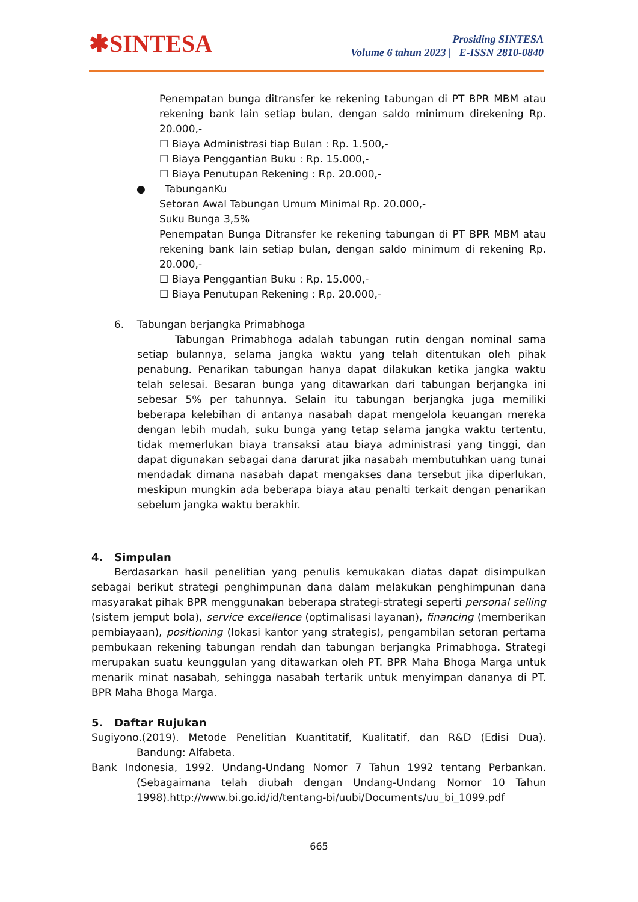✱SINTESA
Prosiding SINTESA
Volume 6 tahun 2023 | E-ISSN 2810-0840
Penempatan bunga ditransfer ke rekening tabungan di PT BPR MBM atau rekening bank lain setiap bulan, dengan saldo minimum direkening Rp. 20.000,-
☐ Biaya Administrasi tiap Bulan : Rp. 1.500,-
☐ Biaya Penggantian Buku : Rp. 15.000,-
☐ Biaya Penutupan Rekening : Rp. 20.000,-
● TabunganKu
Setoran Awal Tabungan Umum Minimal Rp. 20.000,-
Suku Bunga 3,5%
Penempatan Bunga Ditransfer ke rekening tabungan di PT BPR MBM atau rekening bank lain setiap bulan, dengan saldo minimum di rekening Rp. 20.000,-
☐ Biaya Penggantian Buku : Rp. 15.000,-
☐ Biaya Penutupan Rekening : Rp. 20.000,-
6. Tabungan berjangka Primabhoga
Tabungan Primabhoga adalah tabungan rutin dengan nominal sama setiap bulannya, selama jangka waktu yang telah ditentukan oleh pihak penabung. Penarikan tabungan hanya dapat dilakukan ketika jangka waktu telah selesai. Besaran bunga yang ditawarkan dari tabungan berjangka ini sebesar 5% per tahunnya. Selain itu tabungan berjangka juga memiliki beberapa kelebihan di antanya nasabah dapat mengelola keuangan mereka dengan lebih mudah, suku bunga yang tetap selama jangka waktu tertentu, tidak memerlukan biaya transaksi atau biaya administrasi yang tinggi, dan dapat digunakan sebagai dana darurat jika nasabah membutuhkan uang tunai mendadak dimana nasabah dapat mengakses dana tersebut jika diperlukan, meskipun mungkin ada beberapa biaya atau penalti terkait dengan penarikan sebelum jangka waktu berakhir.
4. Simpulan
Berdasarkan hasil penelitian yang penulis kemukakan diatas dapat disimpulkan sebagai berikut strategi penghimpunan dana dalam melakukan penghimpunan dana masyarakat pihak BPR menggunakan beberapa strategi-strategi seperti personal selling (sistem jemput bola), service excellence (optimalisasi layanan), financing (memberikan pembiayaan), positioning (lokasi kantor yang strategis), pengambilan setoran pertama pembukaan rekening tabungan rendah dan tabungan berjangka Primabhoga. Strategi merupakan suatu keunggulan yang ditawarkan oleh PT. BPR Maha Bhoga Marga untuk menarik minat nasabah, sehingga nasabah tertarik untuk menyimpan dananya di PT. BPR Maha Bhoga Marga.
5. Daftar Rujukan
Sugiyono.(2019). Metode Penelitian Kuantitatif, Kualitatif, dan R&D (Edisi Dua). Bandung: Alfabeta.
Bank Indonesia, 1992. Undang-Undang Nomor 7 Tahun 1992 tentang Perbankan. (Sebagaimana telah diubah dengan Undang-Undang Nomor 10 Tahun 1998).http://www.bi.go.id/id/tentang-bi/uubi/Documents/uu_bi_1099.pdf
665